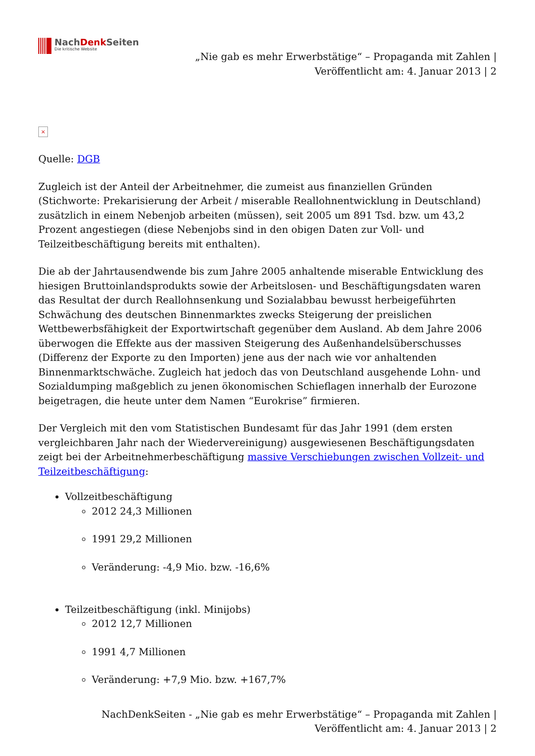NachDenk Seiten
Die kritische Website
„Nie gab es mehr Erwerbstätige“ – Propaganda mit Zahlen |
Veröffentlicht am: 4. Januar 2013 | 2
×
Quelle: DGB
Zugleich ist der Anteil der Arbeitnehmer, die zumeist aus finanziellen Gründen (Stichworte: Prekarisierung der Arbeit / miserable Reallohnentwicklung in Deutschland) zusätzlich in einem Nebenjob arbeiten (müssen), seit 2005 um 891 Tsd. bzw. um 43,2 Prozent angestiegen (diese Nebenjobs sind in den obigen Daten zur Voll- und Teilzeitbeschäftigung bereits mit enthalten).
Die ab der Jahrtausendwende bis zum Jahre 2005 anhaltende miserable Entwicklung des hiesigen Bruttoinlandsprodukts sowie der Arbeitslosen- und Beschäftigungsdaten waren das Resultat der durch Reallohnsenkung und Sozialabbau bewusst herbeigeführten Schwächung des deutschen Binnenmarktes zwecks Steigerung der preislichen Wettbewerbsfähigkeit der Exportwirtschaft gegenüber dem Ausland. Ab dem Jahre 2006 überwogen die Effekte aus der massiven Steigerung des Außenhandelsüberschusses (Differenz der Exporte zu den Importen) jene aus der nach wie vor anhaltenden Binnenmarktschwäche. Zugleich hat jedoch das von Deutschland ausgehende Lohn- und Sozialdumping maßgeblich zu jenen ökonomischen Schieflagen innerhalb der Eurozone beigetragen, die heute unter dem Namen “Eurokrise” firmieren.
Der Vergleich mit den vom Statistischen Bundesamt für das Jahr 1991 (dem ersten vergleichbaren Jahr nach der Wiedervereinigung) ausgewiesenen Beschäftigungsdaten zeigt bei der Arbeitnehmerbeschäftigung massive Verschiebungen zwischen Vollzeit- und Teilzeitbeschäftigung:
Vollzeitbeschäftigung
2012 24,3 Millionen
1991 29,2 Millionen
Veränderung: -4,9 Mio. bzw. -16,6%
Teilzeitbeschäftigung (inkl. Minijobs)
2012 12,7 Millionen
1991 4,7 Millionen
Veränderung: +7,9 Mio. bzw. +167,7%
NachDenkSeiten - „Nie gab es mehr Erwerbstätige“ – Propaganda mit Zahlen |
Veröffentlicht am: 4. Januar 2013 | 2